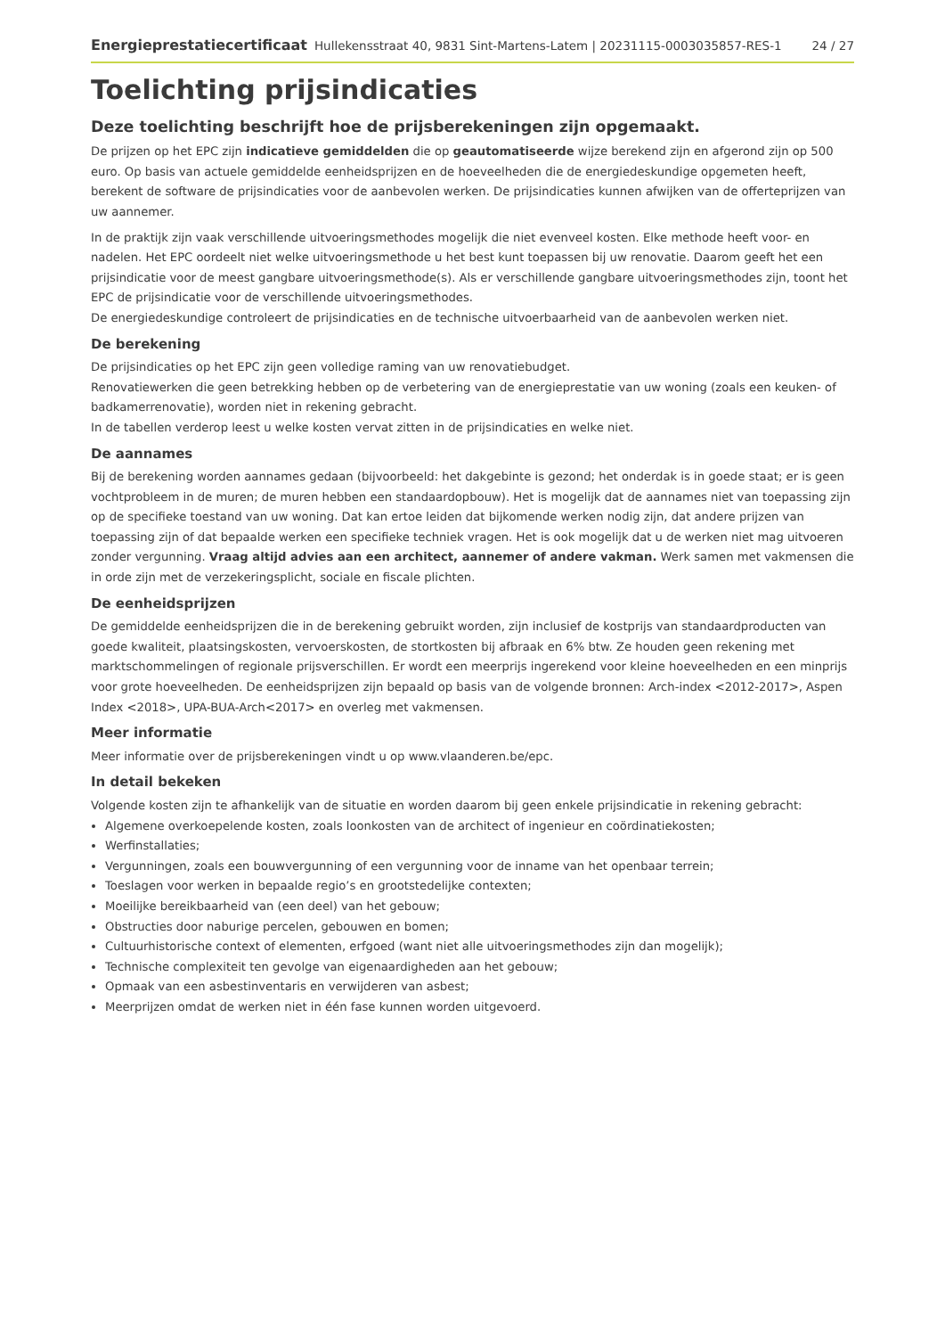Energieprestatiecertificaat Hullekensstraat 40, 9831 Sint-Martens-Latem | 20231115-0003035857-RES-1 24 / 27
Toelichting prijsindicaties
Deze toelichting beschrijft hoe de prijsberekeningen zijn opgemaakt.
De prijzen op het EPC zijn indicatieve gemiddelden die op geautomatiseerde wijze berekend zijn en afgerond zijn op 500 euro. Op basis van actuele gemiddelde eenheidsprijzen en de hoeveelheden die de energiedeskundige opgemeten heeft, berekent de software de prijsindicaties voor de aanbevolen werken. De prijsindicaties kunnen afwijken van de offerteprijzen van uw aannemer.
In de praktijk zijn vaak verschillende uitvoeringsmethodes mogelijk die niet evenveel kosten. Elke methode heeft voor- en nadelen. Het EPC oordeelt niet welke uitvoeringsmethode u het best kunt toepassen bij uw renovatie. Daarom geeft het een prijsindicatie voor de meest gangbare uitvoeringsmethode(s). Als er verschillende gangbare uitvoeringsmethodes zijn, toont het EPC de prijsindicatie voor de verschillende uitvoeringsmethodes.
De energiedeskundige controleert de prijsindicaties en de technische uitvoerbaarheid van de aanbevolen werken niet.
De berekening
De prijsindicaties op het EPC zijn geen volledige raming van uw renovatiebudget.
Renovatiewerken die geen betrekking hebben op de verbetering van de energieprestatie van uw woning (zoals een keuken- of badkamerrenovatie), worden niet in rekening gebracht.
In de tabellen verderop leest u welke kosten vervat zitten in de prijsindicaties en welke niet.
De aannames
Bij de berekening worden aannames gedaan (bijvoorbeeld: het dakgebinte is gezond; het onderdak is in goede staat; er is geen vochtprobleem in de muren; de muren hebben een standaardopbouw). Het is mogelijk dat de aannames niet van toepassing zijn op de specifieke toestand van uw woning. Dat kan ertoe leiden dat bijkomende werken nodig zijn, dat andere prijzen van toepassing zijn of dat bepaalde werken een specifieke techniek vragen. Het is ook mogelijk dat u de werken niet mag uitvoeren zonder vergunning. Vraag altijd advies aan een architect, aannemer of andere vakman. Werk samen met vakmensen die in orde zijn met de verzekeringsplicht, sociale en fiscale plichten.
De eenheidsprijzen
De gemiddelde eenheidsprijzen die in de berekening gebruikt worden, zijn inclusief de kostprijs van standaardproducten van goede kwaliteit, plaatsingskosten, vervoerskosten, de stortkosten bij afbraak en 6% btw. Ze houden geen rekening met marktschommelingen of regionale prijsverschillen. Er wordt een meerprijs ingerekend voor kleine hoeveelheden en een minprijs voor grote hoeveelheden. De eenheidsprijzen zijn bepaald op basis van de volgende bronnen: Arch-index <2012-2017>, Aspen Index <2018>, UPA-BUA-Arch<2017> en overleg met vakmensen.
Meer informatie
Meer informatie over de prijsberekeningen vindt u op www.vlaanderen.be/epc.
In detail bekeken
Volgende kosten zijn te afhankelijk van de situatie en worden daarom bij geen enkele prijsindicatie in rekening gebracht:
Algemene overkoepelende kosten, zoals loonkosten van de architect of ingenieur en coördinatiekosten;
Werfinstallaties;
Vergunningen, zoals een bouwvergunning of een vergunning voor de inname van het openbaar terrein;
Toeslagen voor werken in bepaalde regio’s en grootstedelijke contexten;
Moeilijke bereikbaarheid van (een deel) van het gebouw;
Obstructies door naburige percelen, gebouwen en bomen;
Cultuurhistorische context of elementen, erfgoed (want niet alle uitvoeringsmethodes zijn dan mogelijk);
Technische complexiteit ten gevolge van eigenaardigheden aan het gebouw;
Opmaak van een asbestinventaris en verwijderen van asbest;
Meerprijzen omdat de werken niet in één fase kunnen worden uitgevoerd.